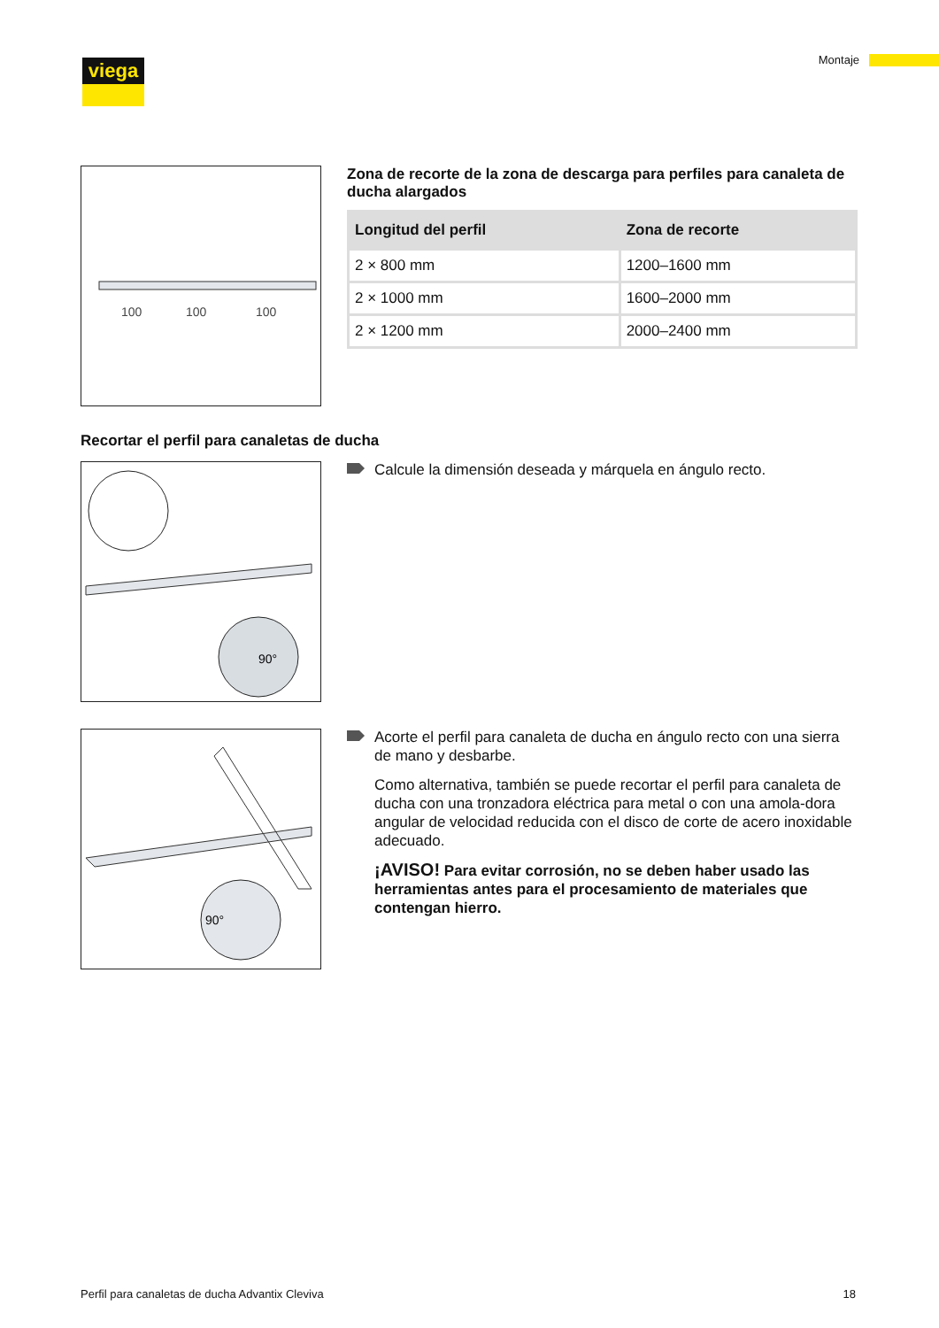viega Montaje
100
100
100
Zona de recorte de la zona de descarga para perfiles para canaleta de ducha alargados
| Longitud del perfil | Zona de recorte |
| --- | --- |
| 2 × 800 mm | 1200–1600 mm |
| 2 × 1000 mm | 1600–2000 mm |
| 2 × 1200 mm | 2000–2400 mm |
Recortar el perfil para canaletas de ducha
90°
Calcule la dimensión deseada y márquela en ángulo recto.
90°
Acorte el perfil para canaleta de ducha en ángulo recto con una sierra de mano y desbarbe.
Como alternativa, también se puede recortar el perfil para canaleta de ducha con una tronzadora eléctrica para metal o con una amola-dora angular de velocidad reducida con el disco de corte de acero inoxidable adecuado.
¡AVISO! Para evitar corrosión, no se deben haber usado las herramientas antes para el procesamiento de materiales que contengan hierro.
Perfil para canaletas de ducha Advantix Cleviva
18